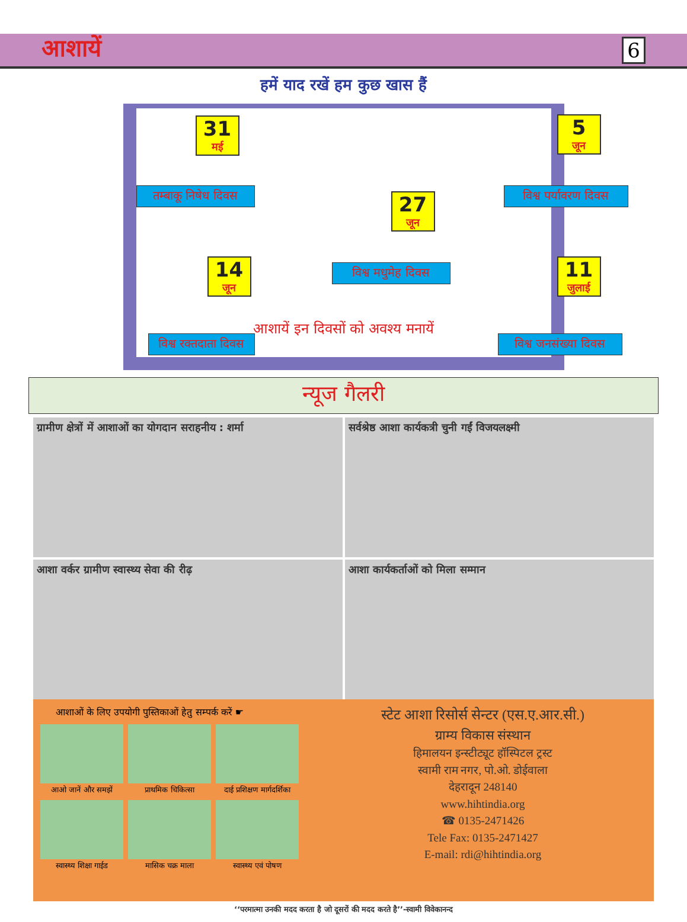आशायें 6
हमें याद रखें हम कुछ खास हैं
31
मई
तम्बाकू निषेध दिवस
5
जून
विश्व पर्यावरण दिवस
27
जून
विश्व मधुमेह दिवस
14
जून
विश्व रक्तदाता दिवस
11
जुलाई
विश्व जनसंख्या दिवस
आशायें इन दिवसों को अवश्य मनायें
न्यूज गैलरी
ग्रामीण क्षेत्रों में आशाओं का योगदान सराहनीय : शर्मा
सर्वश्रेष्ठ आशा कार्यकत्री चुनी गईं विजयलक्ष्मी
आशा वर्कर ग्रामीण स्वास्थ्य सेवा की रीढ़
आशा कार्यकर्ताओं को मिला सम्मान
आशाओं के लिए उपयोगी पुस्तिकाओं हेतु सम्पर्क करें ☛
आओ जानें और समझें प्राथमिक चिकित्सा
दाई प्रशिक्षण मार्गदर्शिका
स्वास्थ्य शिक्षा गाईड
मासिक चक्र माला
स्वास्थ्य एवं पोषण
स्टेट आशा रिसोर्स सेन्टर (एस.ए.आर.सी.)
ग्राम्य विकास संस्थान
हिमालयन इन्स्टीट्यूट हॉस्पिटल ट्रस्ट
स्वामी राम नगर, पो.ओ. डोईवाला
देहरादून 248140
www.hihtindia.org
☎ 0135-2471426
Tele Fax: 0135-2471427
E-mail: rdi@hihtindia.org
‘‘परमात्मा उनकी मदद करता है जो दूसरों की मदद करते है’’-स्वामी विवेकानन्द